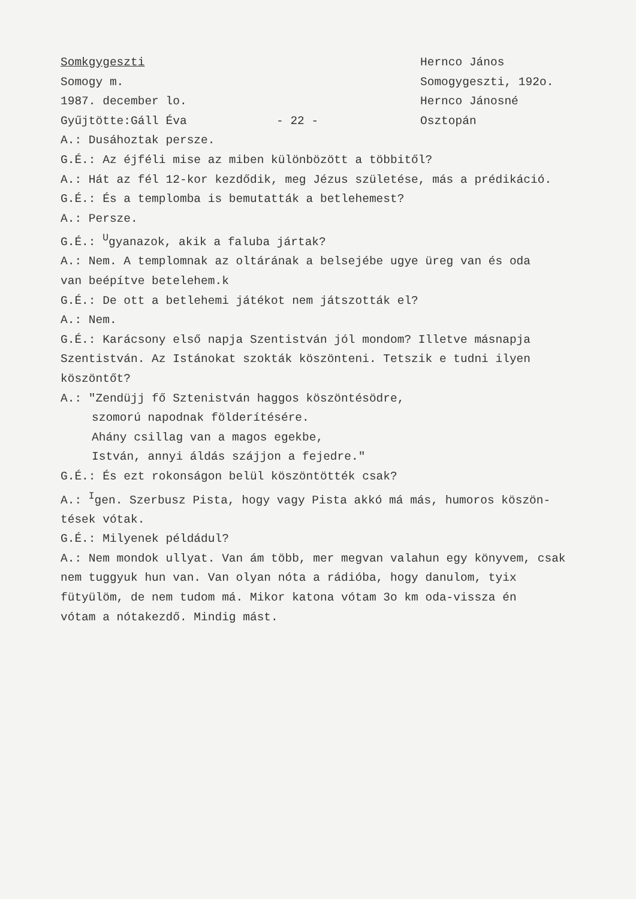Somkgygeszti
Somogy m.
1987. december lo.
Gyűjtötte:Gáll Éva - 22 -
Hernco János
Somogygeszti, 192o.
Hernco Jánosné
Osztopán
A.: Dusáhoztak persze.
G.É.: Az éjféli mise az miben különbözött a többitől?
A.: Hát az fél 12-kor kezdődik, meg Jézus születése, más a prédikáció.
G.É.: És a templomba is bemutatták a betlehemest?
A.: Persze.
G.É.: <sup>U</sup>gyanazok, akik a faluba jártak?
A.: Nem. A templomnak az oltárának a belsejébe ugye üreg van és oda
van beépítve betelehem.k
G.É.: De ott a betlehemi játékot nem játszották el?
A.: Nem.
G.É.: Karácsony első napja Szentistván jól mondom? Illetve másnapja
Szentistván. Az Istánokat szokták köszönteni. Tetszik e tudni ilyen
köszöntőt?
A.: "Zendüjj fő Sztenistván haggos köszöntésödre,
szomorú napodnak földerítésére.
Ahány csillag van a magos egekbe,
István, annyi áldás szájjon a fejedre."
G.É.: És ezt rokonságon belül köszöntötték csak?
A.: <sup>I</sup>gen. Szerbusz Pista, hogy vagy Pista akkó má más, humoros köszön-
tések vótak.
G.É.: Milyenek példádul?
A.: Nem mondok ullyat. Van ám több, mer megvan valahun egy könyvem, csak
nem tuggyuk hun van. Van olyan nóta a rádióba, hogy danulom, tyix
fütyülöm, de nem tudom má. Mikor katona vótam 3o km oda-vissza én
vótam a nótakezdő. Mindig mást.